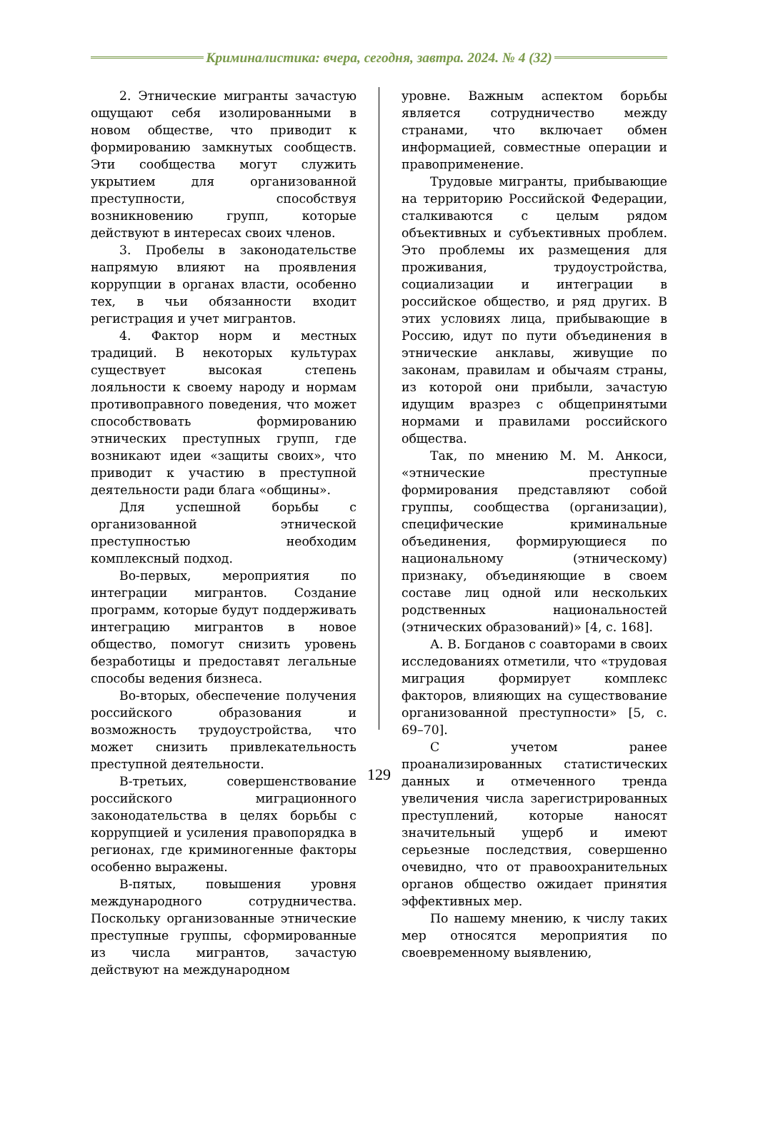Криминалистика: вчера, сегодня, завтра. 2024. № 4 (32)
2. Этнические мигранты зачастую ощущают себя изолированными в новом обществе, что приводит к формированию замкнутых сообществ. Эти сообщества могут служить укрытием для организованной преступности, способствуя возникновению групп, которые действуют в интересах своих членов.
3. Пробелы в законодательстве напрямую влияют на проявления коррупции в органах власти, особенно тех, в чьи обязанности входит регистрация и учет мигрантов.
4. Фактор норм и местных традиций. В некоторых культурах существует высокая степень лояльности к своему народу и нормам противоправного поведения, что может способствовать формированию этнических преступных групп, где возникают идеи «защиты своих», что приводит к участию в преступной деятельности ради блага «общины».
Для успешной борьбы с организованной этнической преступностью необходим комплексный подход.
Во-первых, мероприятия по интеграции мигрантов. Создание программ, которые будут поддерживать интеграцию мигрантов в новое общество, помогут снизить уровень безработицы и предоставят легальные способы ведения бизнеса.
Во-вторых, обеспечение получения российского образования и возможность трудоустройства, что может снизить привлекательность преступной деятельности.
В-третьих, совершенствование российского миграционного законодательства в целях борьбы с коррупцией и усиления правопорядка в регионах, где криминогенные факторы особенно выражены.
В-пятых, повышения уровня международного сотрудничества. Поскольку организованные этнические преступные группы, сформированные из числа мигрантов, зачастую действуют на международном
уровне. Важным аспектом борьбы является сотрудничество между странами, что включает обмен информацией, совместные операции и правоприменение.
Трудовые мигранты, прибывающие на территорию Российской Федерации, сталкиваются с целым рядом объективных и субъективных проблем. Это проблемы их размещения для проживания, трудоустройства, социализации и интеграции в российское общество, и ряд других. В этих условиях лица, прибывающие в Россию, идут по пути объединения в этнические анклавы, живущие по законам, правилам и обычаям страны, из которой они прибыли, зачастую идущим вразрез с общепринятыми нормами и правилами российского общества.
Так, по мнению М. М. Анкоси, «этнические преступные формирования представляют собой группы, сообщества (организации), специфические криминальные объединения, формирующиеся по национальному (этническому) признаку, объединяющие в своем составе лиц одной или нескольких родственных национальностей (этнических образований)» [4, с. 168].
А. В. Богданов с соавторами в своих исследованиях отметили, что «трудовая миграция формирует комплекс факторов, влияющих на существование организованной преступности» [5, с. 69–70].
С учетом ранее проанализированных статистических данных и отмеченного тренда увеличения числа зарегистрированных преступлений, которые наносят значительный ущерб и имеют серьезные последствия, совершенно очевидно, что от правоохранительных органов общество ожидает принятия эффективных мер.
По нашему мнению, к числу таких мер относятся мероприятия по своевременному выявлению,
129